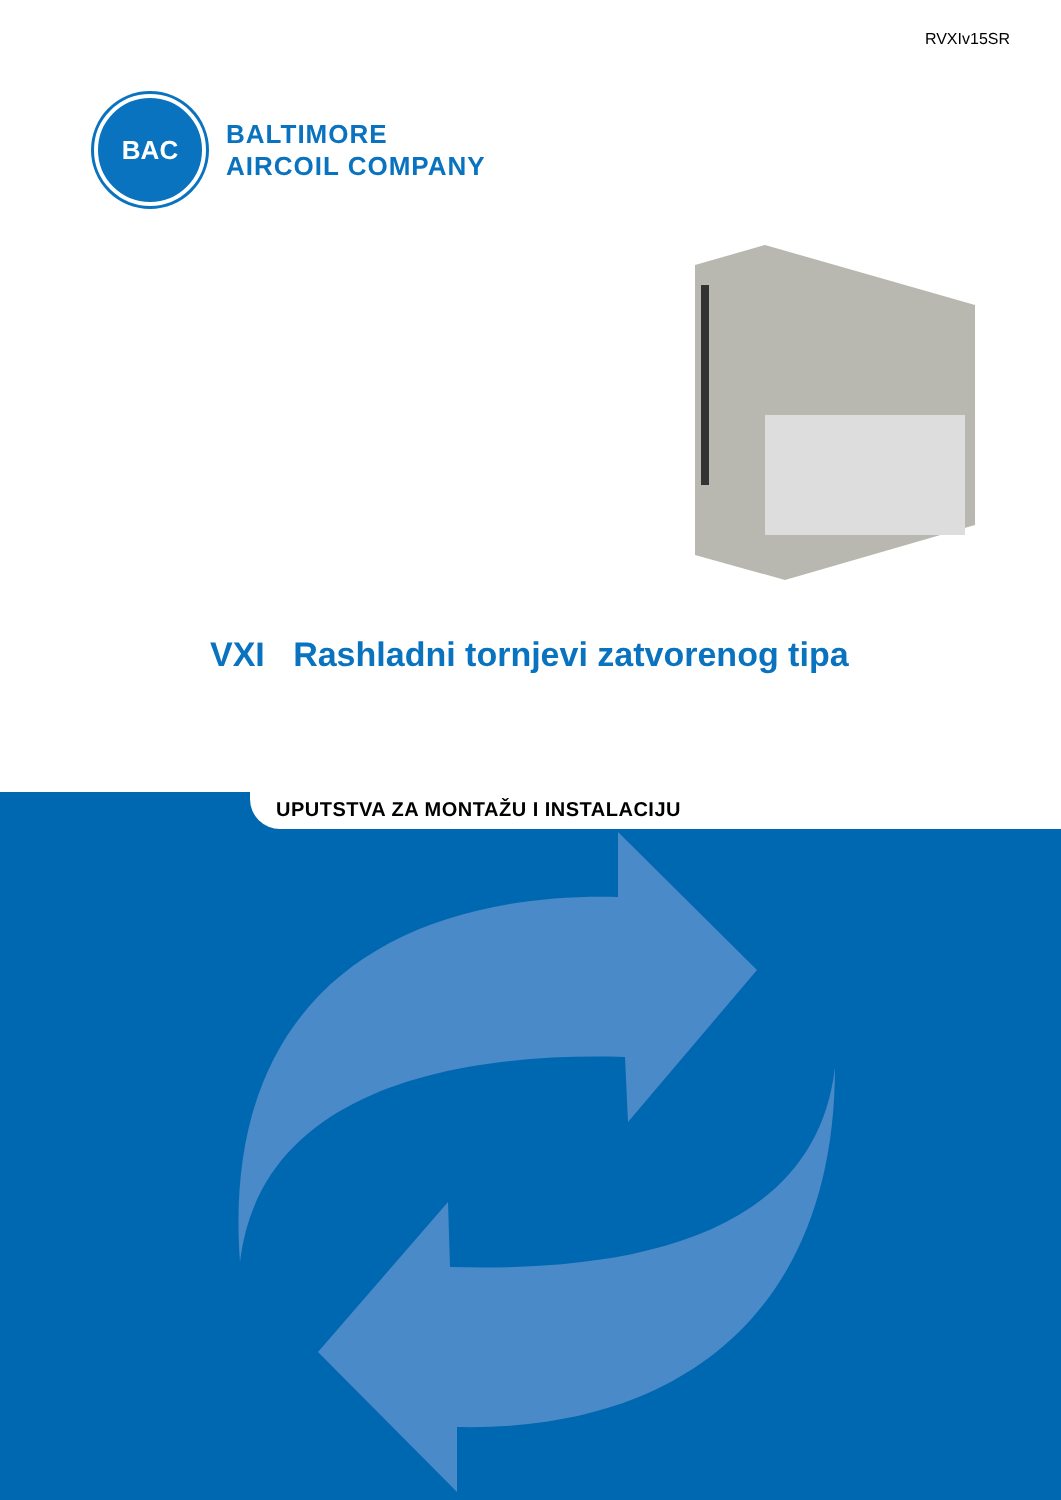RVXIv15SR
BAC
BALTIMORE
AIRCOIL COMPANY
VXI Rashladni tornjevi zatvorenog tipa
UPUTSTVA ZA MONTAŽU I INSTALACIJU